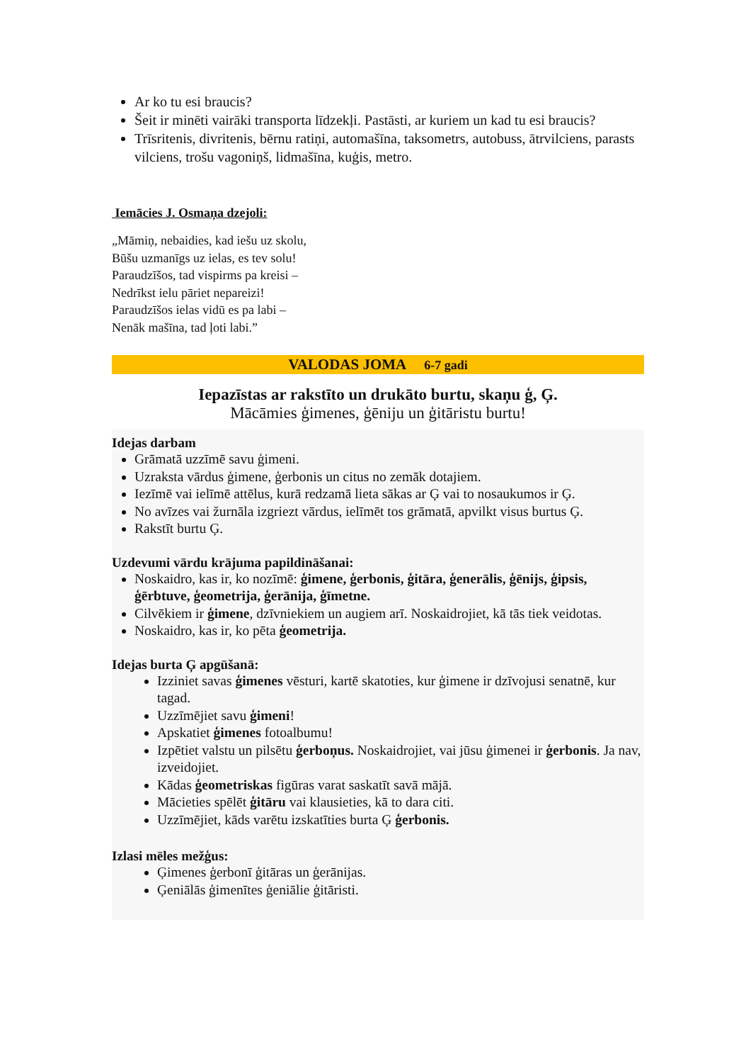Ar ko tu esi braucis?
Šeit ir minēti vairāki transporta līdzekļi. Pastāsti, ar kuriem un kad tu esi braucis?
Trīsritenis, divritenis, bērnu ratiņi, automašīna, taksometrs, autobuss, ātrvilciens, parasts vilciens, trošu vagoniņš, lidmašīna, kuģis, metro.
Iemācies J. Osmaņa dzejoli:
„Māmiņ, nebaidies, kad iešu uz skolu,
Būšu uzmanīgs uz ielas, es tev solu!
Paraudzīšos, tad vispirms pa kreisi –
Nedrīkst ielu pāriet nepareizi!
Paraudzīšos ielas vidū es pa labi –
Nenāk mašīna, tad ļoti labi.”
VALODAS JOMA 6-7 gadi
Iepazīstas ar rakstīto un drukāto burtu, skaņu ģ, Ģ.
Mācāmies ģimenes, ģēniju un ģitāristu burtu!
Idejas darbam
Grāmatā uzzīmē savu ģimeni.
Uzraksta vārdus ģimene, ģerbonis un citus no zemāk dotajiem.
Iezīmē vai ielīmē attēlus, kurā redzamā lieta sākas ar Ģ vai to nosaukumos ir Ģ.
No avīzes vai žurnāla izgriezt vārdus, ielīmēt tos grāmatā, apvilkt visus burtus Ģ.
Rakstīt burtu Ģ.
Uzdevumi vārdu krājuma papildināšanai:
Noskaidro, kas ir, ko nozīmē: ģimene, ģerbonis, ģitāra, ģenerālis, ģēnijs, ģipsis, ģērbtuve, ģeometrija, ģerānija, ģīmetne.
Cilvēkiem ir ģimene, dzīvniekiem un augiem arī. Noskaidrojiet, kā tās tiek veidotas.
Noskaidro, kas ir, ko pēta ģeometrija.
Idejas burta Ģ apgūšanā:
Izziniet savas ģimenes vēsturi, kartē skatoties, kur ģimene ir dzīvojusi senatnē, kur tagad.
Uzzīmējiet savu ģimeni!
Apskatiet ģimenes fotoalbumu!
Izpētiet valstu un pilsētu ģerboņus. Noskaidrojiet, vai jūsu ģimenei ir ģerbonis. Ja nav, izveidojiet.
Kādas ģeometriskas figūras varat saskatīt savā mājā.
Mācieties spēlēt ģitāru vai klausieties, kā to dara citi.
Uzzīmējiet, kāds varētu izskatīties burta Ģ ģerbonis.
Izlasi mēles mežģus:
Ģimenes ģerbonī ģitāras un ģerānijas.
Ģeniālās ģimenītes ģeniālie ģitāristi.